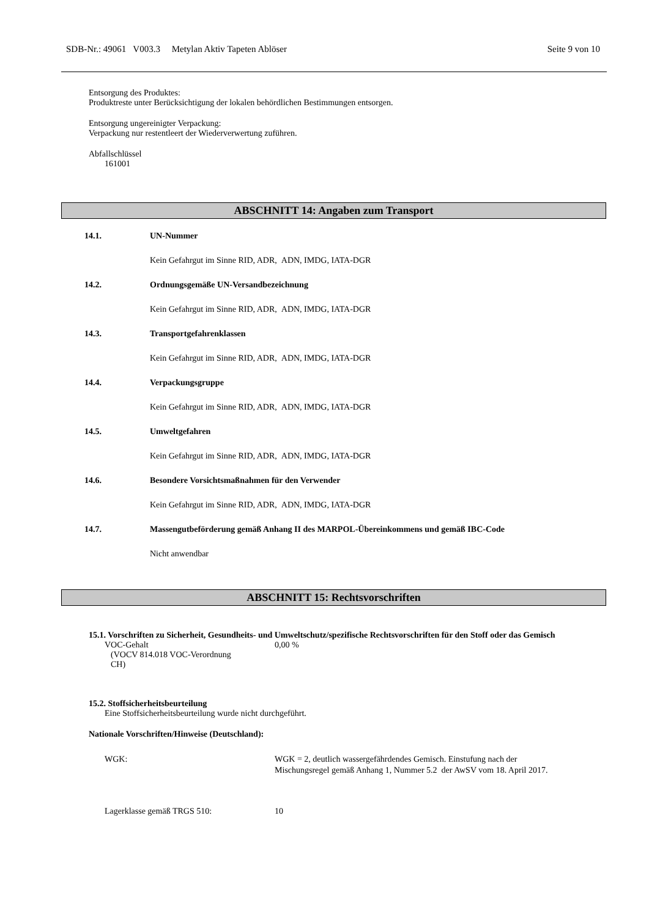SDB-Nr.: 49061 V003.3 Metylan Aktiv Tapeten Ablöser Seite 9 von 10
Entsorgung des Produktes:
Produktreste unter Berücksichtigung der lokalen behördlichen Bestimmungen entsorgen.
Entsorgung ungereinigter Verpackung:
Verpackung nur restentleert der Wiederverwertung zuführen.
Abfallschlüssel
161001
ABSCHNITT 14: Angaben zum Transport
14.1. UN-Nummer
Kein Gefahrgut im Sinne RID, ADR, ADN, IMDG, IATA-DGR
14.2. Ordnungsgemäße UN-Versandbezeichnung
Kein Gefahrgut im Sinne RID, ADR, ADN, IMDG, IATA-DGR
14.3. Transportgefahrenklassen
Kein Gefahrgut im Sinne RID, ADR, ADN, IMDG, IATA-DGR
14.4. Verpackungsgruppe
Kein Gefahrgut im Sinne RID, ADR, ADN, IMDG, IATA-DGR
14.5. Umweltgefahren
Kein Gefahrgut im Sinne RID, ADR, ADN, IMDG, IATA-DGR
14.6. Besondere Vorsichtsmaßnahmen für den Verwender
Kein Gefahrgut im Sinne RID, ADR, ADN, IMDG, IATA-DGR
14.7. Massengutbeförderung gemäß Anhang II des MARPOL-Übereinkommens und gemäß IBC-Code
Nicht anwendbar
ABSCHNITT 15: Rechtsvorschriften
15.1. Vorschriften zu Sicherheit, Gesundheits- und Umweltschutz/spezifische Rechtsvorschriften für den Stoff oder das Gemisch
VOC-Gehalt
(VOCV 814.018 VOC-Verordnung
CH)
0,00 %
15.2. Stoffsicherheitsbeurteilung
Eine Stoffsicherheitsbeurteilung wurde nicht durchgeführt.
Nationale Vorschriften/Hinweise (Deutschland):
WGK: WGK = 2, deutlich wassergefährdendes Gemisch. Einstufung nach der
Mischungsregel gemäß Anhang 1, Nummer 5.2 der AwSV vom 18. April 2017.
Lagerklasse gemäß TRGS 510: 10